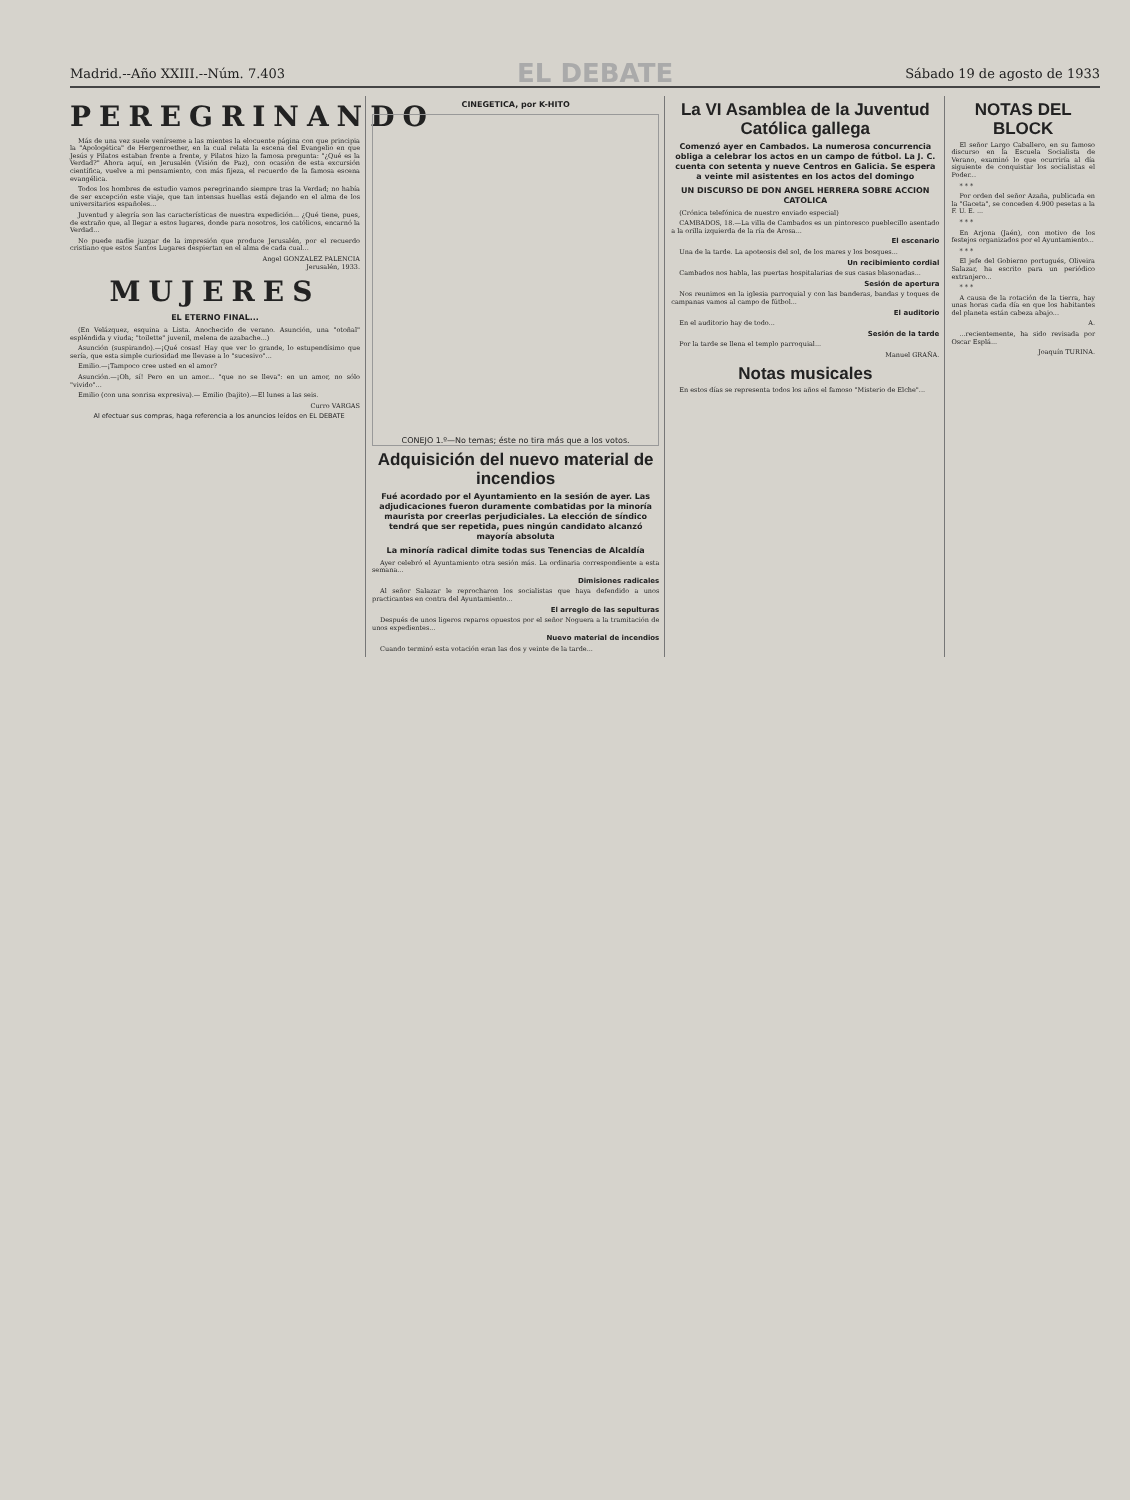Madrid.--Año XXIII.--Núm. 7.403 EL DEBATE Sábado 19 de agosto de 1933
PEREGRINANDO
Más de una vez suele venírseme a las mientes la elocuente página con que principia la "Apologética" de Hergenroether, en la cual relata la escena del Evangelio en que Jesús y Pilatos estaban frente a frente, y Pilatos hizo la famosa pregunta: "¿Qué es la Verdad?" Ahora aquí, en Jerusalén (Visión de Paz), con ocasión de esta excursión científica, vuelve a mi pensamiento, con más fijeza, el recuerdo de la famosa escena evangélica.
Todos los hombres de estudio vamos peregrinando siempre tras la Verdad; no había de ser excepción este viaje, que tan intensas huellas está dejando en el alma de los universitarios españoles...
Juventud y alegría son las características de nuestra expedición... ¿Qué tiene, pues, de extraño que, al llegar a estos lugares, donde para nosotros, los católicos, encarnó la Verdad...
No puede nadie juzgar de la impresión que produce Jerusalén, por el recuerdo cristiano que estos Santos Lugares despiertan en el alma de cada cual...
Angel GONZALEZ PALENCIA
Jerusalén, 1933.
MUJERES
EL ETERNO FINAL...
(En Velázquez, esquina a Lista. Anochecido de verano. Asunción, una "otoñal" espléndida y viuda; "toilette" juvenil, melena de azabache...)
Asunción (suspirando).—¡Qué cosas! Hay que ver lo grande, lo estupendísimo que sería, que esta simple curiosidad me llevase a lo "sucesivo"...
Emilio.—¡Tampoco cree usted en el amor?
Asunción.—¡Oh, sí! Pero en un amor... "que no se lleva": en un amor, no sólo "vivido"...
Emilio (con una sonrisa expresiva).— Emilio (bajito).—El lunes a las seis.
Curro VARGAS
Al efectuar sus compras, haga referencia a los anuncios leídos en EL DEBATE
CINEGETICA, por K-HITO
CONEJO 1.º—No temas; éste no tira más que a los votos.
Adquisición del nuevo material de incendios
Fué acordado por el Ayuntamiento en la sesión de ayer. Las adjudicaciones fueron duramente combatidas por la minoría maurista por creerlas perjudiciales. La elección de síndico tendrá que ser repetida, pues ningún candidato alcanzó mayoría absoluta
La minoría radical dimite todas sus Tenencias de Alcaldía
Ayer celebró el Ayuntamiento otra sesión más. La ordinaria correspondiente a esta semana...
Dimisiones radicales
Al señor Salazar le reprocharon los socialistas que haya defendido a unos practicantes en contra del Ayuntamiento...
El arreglo de las sepulturas
Después de unos ligeros reparos opuestos por el señor Noguera a la tramitación de unos expedientes...
Nuevo material de incendios
Cuando terminó esta votación eran las dos y veinte de la tarde...
La VI Asamblea de la Juventud Católica gallega
Comenzó ayer en Cambados. La numerosa concurrencia obliga a celebrar los actos en un campo de fútbol. La J. C. cuenta con setenta y nueve Centros en Galicia. Se espera a veinte mil asistentes en los actos del domingo
UN DISCURSO DE DON ANGEL HERRERA SOBRE ACCION CATOLICA
(Crónica telefónica de nuestro enviado especial)
CAMBADOS, 18.—La villa de Cambados es un pintoresco pueblecillo asentado a la orilla izquierda de la ría de Arosa...
El escenario
Una de la tarde. La apoteosis del sol, de los mares y los bosques...
Un recibimiento cordial
Cambados nos habla, las puertas hospitalarias de sus casas blasonadas...
Sesión de apertura
Nos reunimos en la iglesia parroquial y con las banderas, bandas y toques de campanas vamos al campo de fútbol...
El auditorio
En el auditorio hay de todo...
Sesión de la tarde
Por la tarde se llena el templo parroquial...
Manuel GRAÑA.
Notas musicales
En estos días se representa todos los años el famoso "Misterio de Elche"...
NOTAS DEL BLOCK
El señor Largo Caballero, en su famoso discurso en la Escuela Socialista de Verano, examinó lo que ocurriría al día siguiente de conquistar los socialistas el Poder...
* * *
Por orden del señor Azaña, publicada en la "Gaceta", se conceden 4.900 pesetas a la F. U. E. ...
* * *
En Arjona (Jaén), con motivo de los festejos organizados por el Ayuntamiento...
* * *
El jefe del Gobierno portugués, Oliveira Salazar, ha escrito para un periódico extranjero...
* * *
A causa de la rotación de la tierra, hay unas horas cada día en que los habitantes del planeta están cabeza abajo...
A.
...recientemente, ha sido revisada por Oscar Esplá...
Joaquín TURINA.